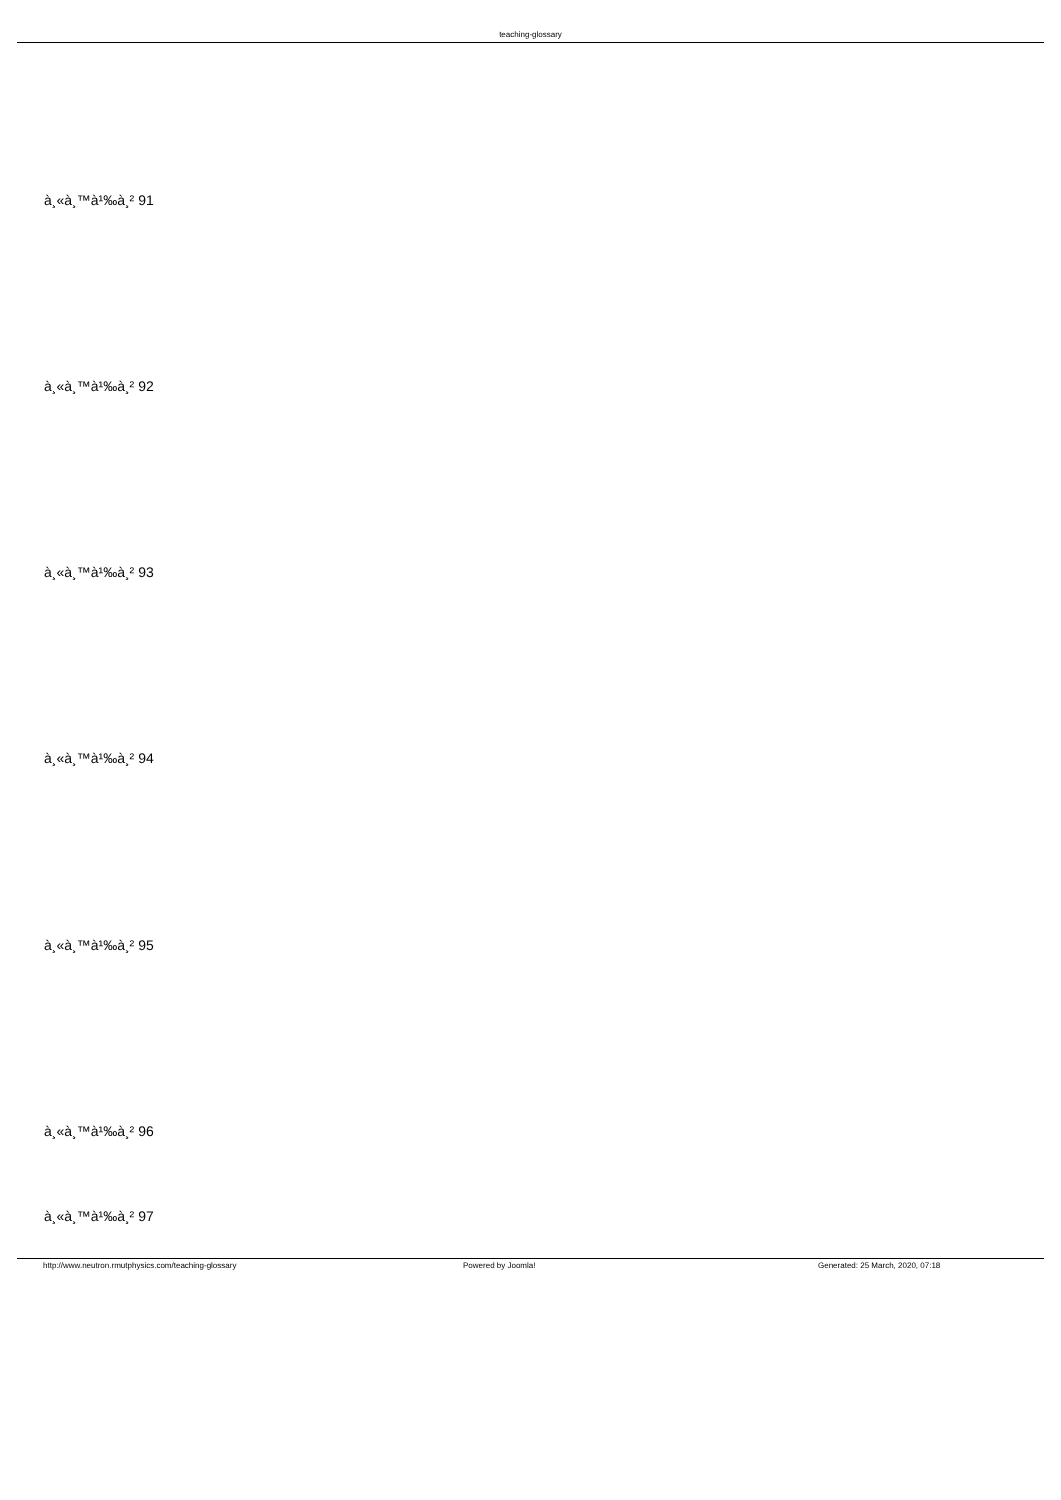teaching-glossary
à¸«à¸™à¹‰à¸² 91
à¸«à¸™à¹‰à¸² 92
à¸«à¸™à¹‰à¸² 93
à¸«à¸™à¹‰à¸² 94
à¸«à¸™à¹‰à¸² 95
à¸«à¸™à¹‰à¸² 96
à¸«à¸™à¹‰à¸² 97
http://www.neutron.rmutphysics.com/teaching-glossary Powered by Joomla! Generated: 25 March, 2020, 07:18